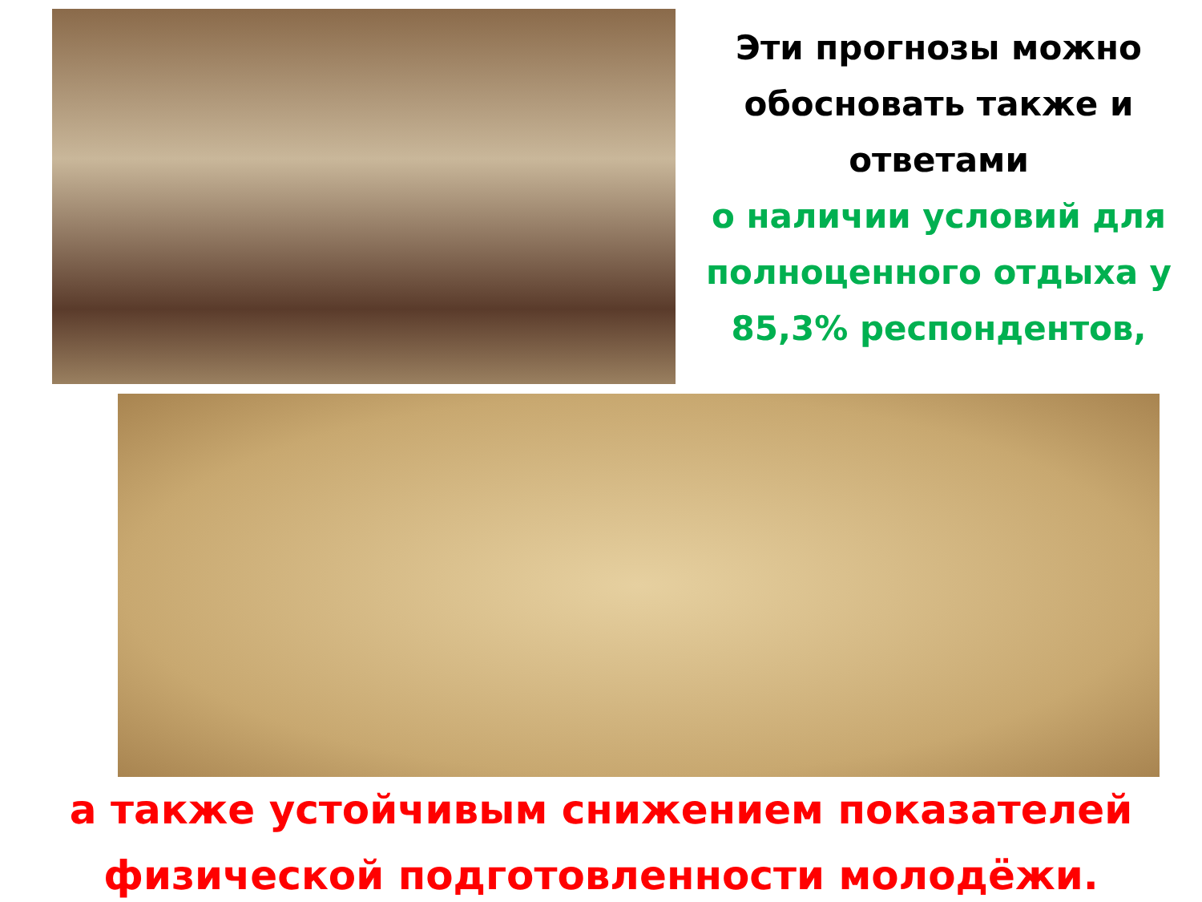Эти прогнозы можно обосновать также и ответами
о наличии условий для полноценного отдыха у 85,3% респондентов,
а также устойчивым снижением показателей физической подготовленности молодёжи.